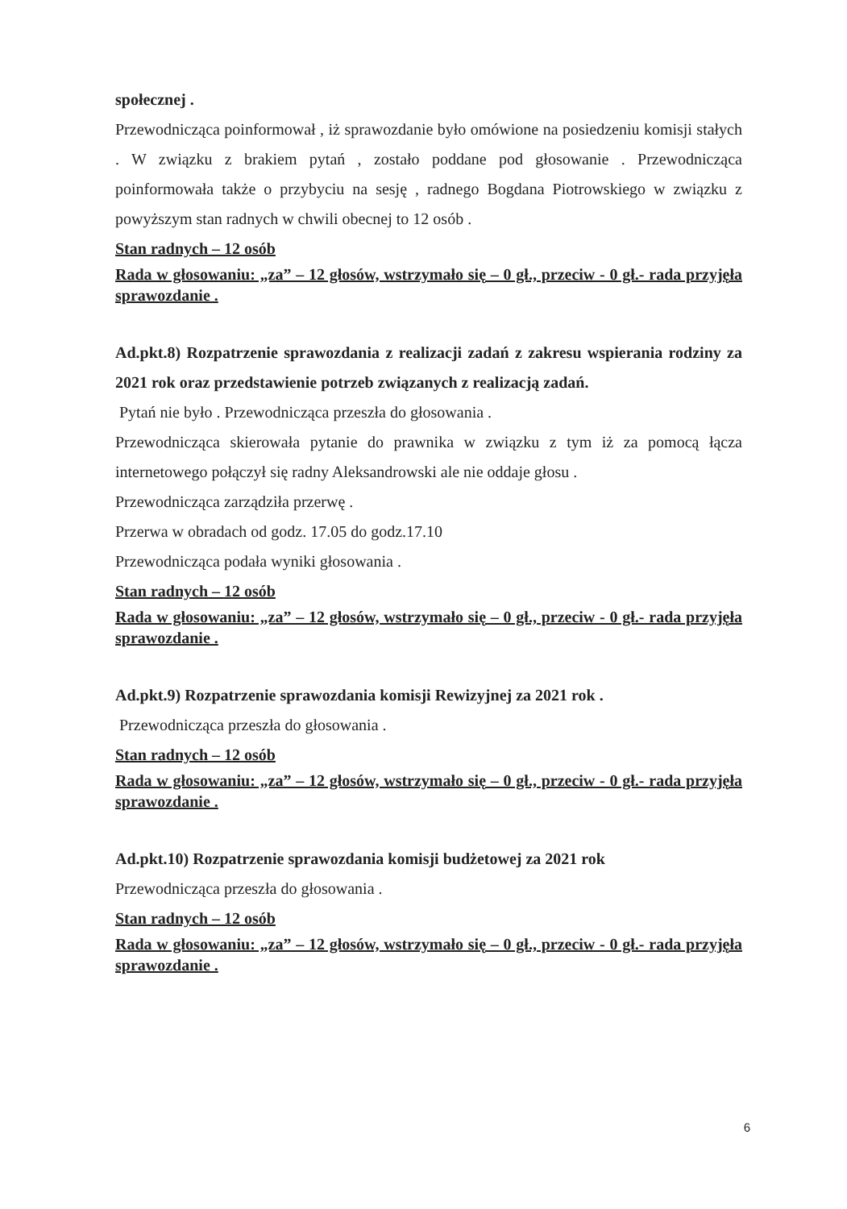społecznej .
Przewodnicząca poinformował , iż sprawozdanie było omówione na posiedzeniu komisji stałych . W związku z brakiem pytań , zostało poddane pod głosowanie . Przewodnicząca poinformowała także o przybyciu na sesję , radnego Bogdana Piotrowskiego w związku z powyższym stan radnych w chwili obecnej to 12 osób .
Stan radnych – 12 osób
Rada w głosowaniu: „za” – 12 głosów, wstrzymało się – 0 gł., przeciw - 0 gł.- rada przyjęła sprawozdanie .
Ad.pkt.8) Rozpatrzenie sprawozdania z realizacji zadań z zakresu wspierania rodziny za 2021 rok oraz przedstawienie potrzeb związanych z realizacją zadań.
Pytań nie było . Przewodnicząca przeszła do głosowania .
Przewodnicząca skierowała pytanie do prawnika w związku z tym iż za pomocą łącza internetowego połączył się radny Aleksandrowski ale nie oddaje głosu .
Przewodnicząca zarządziła przerwę .
Przerwa w obradach od godz. 17.05 do godz.17.10
Przewodnicząca podała wyniki głosowania .
Stan radnych – 12 osób
Rada w głosowaniu: „za” – 12 głosów, wstrzymało się – 0 gł., przeciw - 0 gł.- rada przyjęła sprawozdanie .
Ad.pkt.9) Rozpatrzenie sprawozdania komisji Rewizyjnej za 2021 rok .
Przewodnicząca przeszła do głosowania .
Stan radnych – 12 osób
Rada w głosowaniu: „za” – 12 głosów, wstrzymało się – 0 gł., przeciw - 0 gł.- rada przyjęła sprawozdanie .
Ad.pkt.10) Rozpatrzenie sprawozdania komisji budżetowej za 2021 rok
Przewodnicząca przeszła do głosowania .
Stan radnych – 12 osób
Rada w głosowaniu: „za” – 12 głosów, wstrzymało się – 0 gł., przeciw - 0 gł.- rada przyjęła sprawozdanie .
6